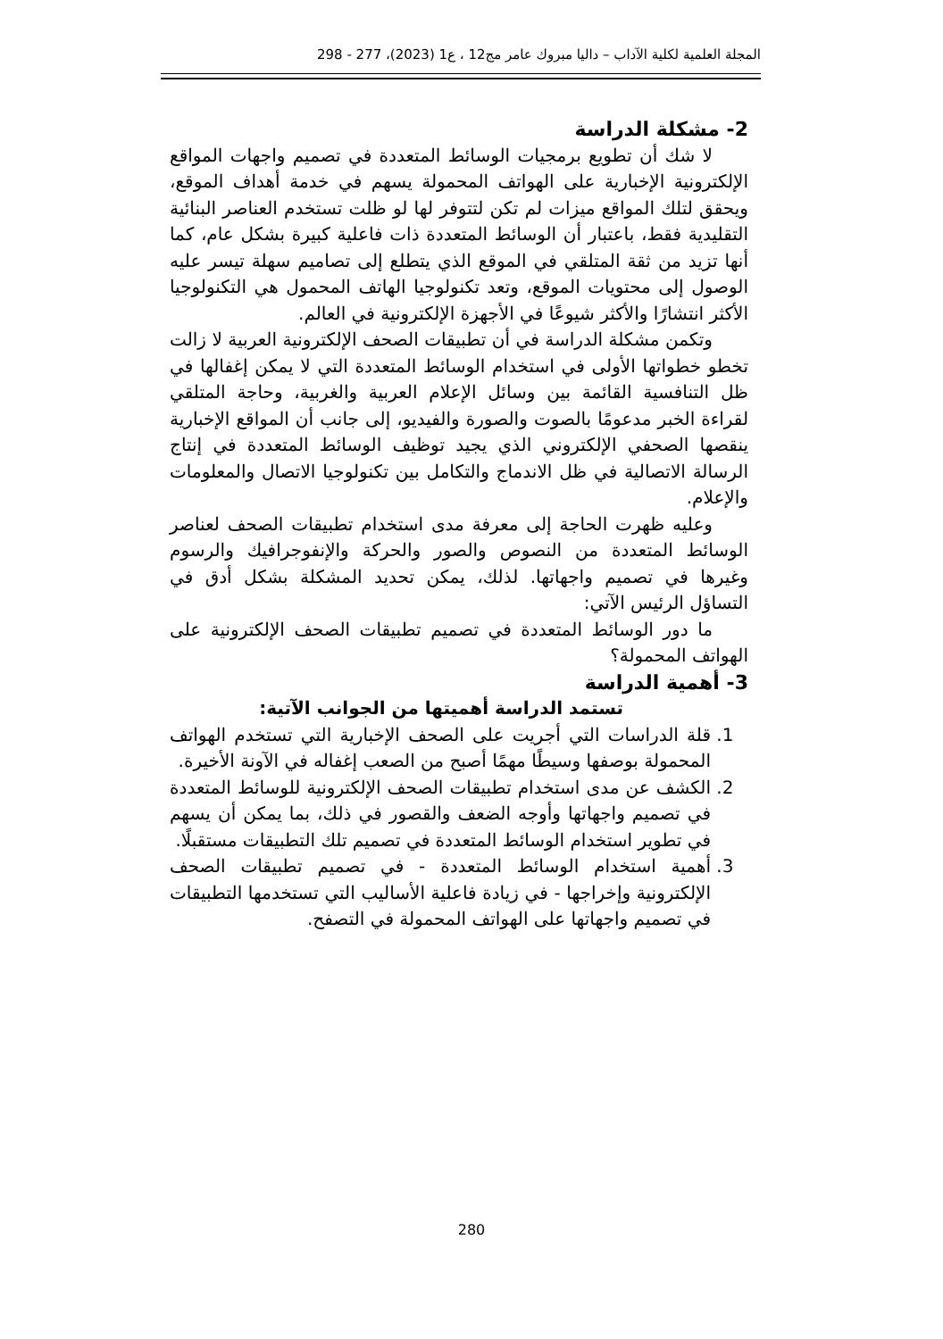المجلة العلمية لكلية الآداب – داليا مبروك عامر مج12 ، ع1 (2023)، 277 - 298
2- مشكلة الدراسة
لا شك أن تطويع برمجيات الوسائط المتعددة في تصميم واجهات المواقع الإلكترونية الإخبارية على الهواتف المحمولة يسهم في خدمة أهداف الموقع، ويحقق لتلك المواقع ميزات لم تكن لتتوفر لها لو ظلت تستخدم العناصر البنائية التقليدية فقط، باعتبار أن الوسائط المتعددة ذات فاعلية كبيرة بشكل عام، كما أنها تزيد من ثقة المتلقي في الموقع الذي يتطلع إلى تصاميم سهلة تيسر عليه الوصول إلى محتويات الموقع، وتعد تكنولوجيا الهاتف المحمول هي التكنولوجيا الأكثر انتشارًا والأكثر شيوعًا في الأجهزة الإلكترونية في العالم.
وتكمن مشكلة الدراسة في أن تطبيقات الصحف الإلكترونية العربية لا زالت تخطو خطواتها الأولى في استخدام الوسائط المتعددة التي لا يمكن إغفالها في ظل التنافسية القائمة بين وسائل الإعلام العربية والغربية، وحاجة المتلقي لقراءة الخبر مدعومًا بالصوت والصورة والفيديو، إلى جانب أن المواقع الإخبارية ينقصها الصحفي الإلكتروني الذي يجيد توظيف الوسائط المتعددة في إنتاج الرسالة الاتصالية في ظل الاندماج والتكامل بين تكنولوجيا الاتصال والمعلومات والإعلام.
وعليه ظهرت الحاجة إلى معرفة مدى استخدام تطبيقات الصحف لعناصر الوسائط المتعددة من النصوص والصور والحركة والإنفوجرافيك والرسوم وغيرها في تصميم واجهاتها. لذلك، يمكن تحديد المشكلة بشكل أدق في التساؤل الرئيس الآتي:
ما دور الوسائط المتعددة في تصميم تطبيقات الصحف الإلكترونية على الهواتف المحمولة؟
3- أهمية الدراسة
تستمد الدراسة أهميتها من الجوانب الآتية:
1. قلة الدراسات التي أجريت على الصحف الإخبارية التي تستخدم الهواتف المحمولة بوصفها وسيطًا مهمًا أصبح من الصعب إغفاله في الآونة الأخيرة.
2. الكشف عن مدى استخدام تطبيقات الصحف الإلكترونية للوسائط المتعددة في تصميم واجهاتها وأوجه الضعف والقصور في ذلك، بما يمكن أن يسهم في تطوير استخدام الوسائط المتعددة في تصميم تلك التطبيقات مستقبلًا.
3. أهمية استخدام الوسائط المتعددة - في تصميم تطبيقات الصحف الإلكترونية وإخراجها - في زيادة فاعلية الأساليب التي تستخدمها التطبيقات في تصميم واجهاتها على الهواتف المحمولة في التصفح.
280